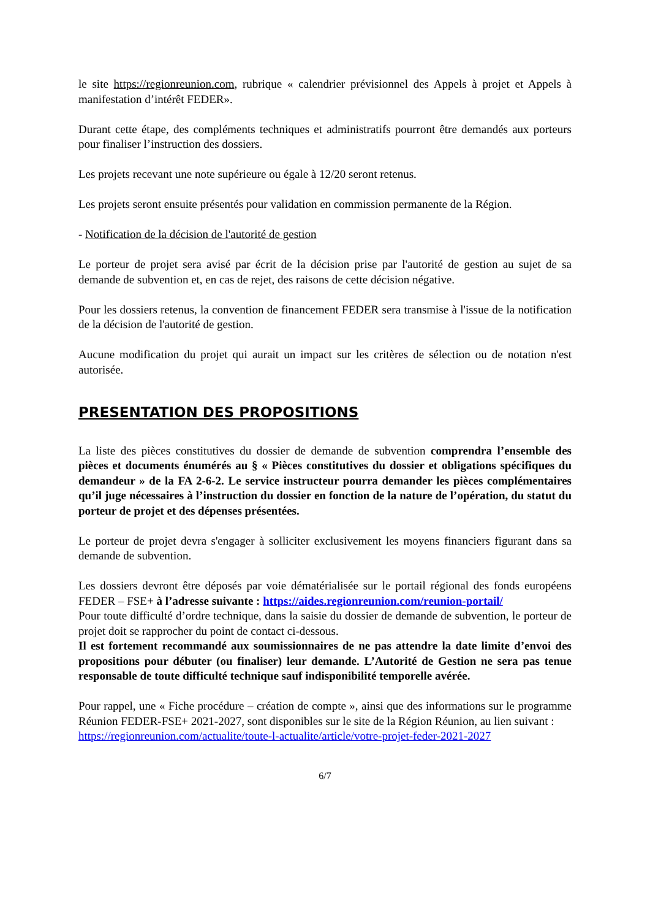le site https://regionreunion.com, rubrique « calendrier prévisionnel des Appels à projet et Appels à manifestation d’intérêt FEDER».
Durant cette étape, des compléments techniques et administratifs pourront être demandés aux porteurs pour finaliser l’instruction des dossiers.
Les projets recevant une note supérieure ou égale à 12/20 seront retenus.
Les projets seront ensuite présentés pour validation en commission permanente de la Région.
- Notification de la décision de l'autorité de gestion
Le porteur de projet sera avisé par écrit de la décision prise par l'autorité de gestion au sujet de sa demande de subvention et, en cas de rejet, des raisons de cette décision négative.
Pour les dossiers retenus, la convention de financement FEDER sera transmise à l'issue de la notification de la décision de l'autorité de gestion.
Aucune modification du projet qui aurait un impact sur les critères de sélection ou de notation n'est autorisée.
PRESENTATION DES PROPOSITIONS
La liste des pièces constitutives du dossier de demande de subvention comprendra l’ensemble des pièces et documents énumérés au § « Pièces constitutives du dossier et obligations spécifiques du demandeur » de la FA 2-6-2. Le service instructeur pourra demander les pièces complémentaires qu’il juge nécessaires à l’instruction du dossier en fonction de la nature de l’opération, du statut du porteur de projet et des dépenses présentées.
Le porteur de projet devra s'engager à solliciter exclusivement les moyens financiers figurant dans sa demande de subvention.
Les dossiers devront être déposés par voie dématérialisée sur le portail régional des fonds européens FEDER – FSE+ à l’adresse suivante : https://aides.regionreunion.com/reunion-portail/
Pour toute difficulté d’ordre technique, dans la saisie du dossier de demande de subvention, le porteur de projet doit se rapprocher du point de contact ci-dessous.
Il est fortement recommandé aux soumissionnaires de ne pas attendre la date limite d’envoi des propositions pour débuter (ou finaliser) leur demande. L’Autorité de Gestion ne sera pas tenue responsable de toute difficulté technique sauf indisponibilité temporelle avérée.
Pour rappel, une « Fiche procédure – création de compte », ainsi que des informations sur le programme Réunion FEDER-FSE+ 2021-2027, sont disponibles sur le site de la Région Réunion, au lien suivant :
https://regionreunion.com/actualite/toute-l-actualite/article/votre-projet-feder-2021-2027
6/7